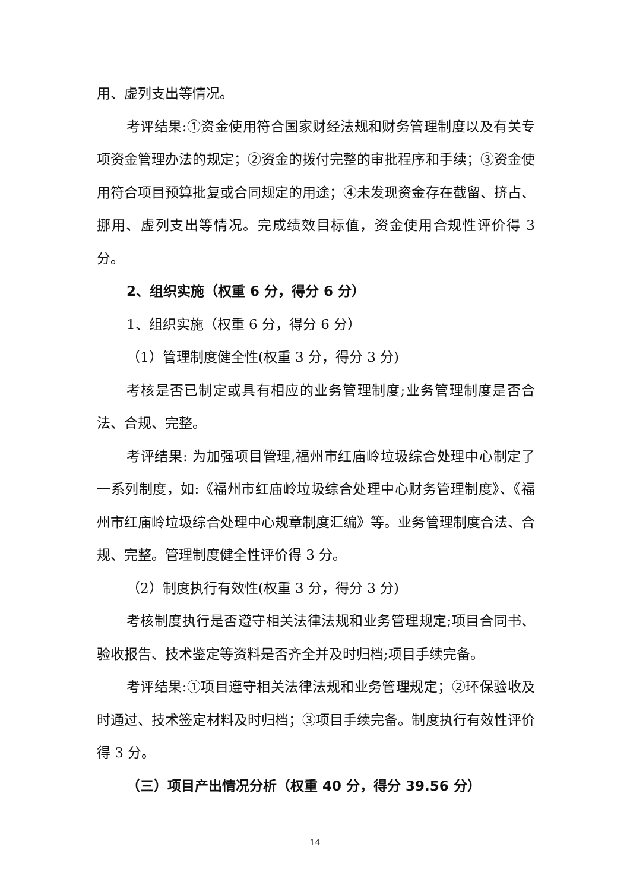用、虚列支出等情况。
考评结果:①资金使用符合国家财经法规和财务管理制度以及有关专项资金管理办法的规定；②资金的拨付完整的审批程序和手续；③资金使用符合项目预算批复或合同规定的用途；④未发现资金存在截留、挤占、挪用、虚列支出等情况。完成绩效目标值，资金使用合规性评价得 3 分。
2、组织实施（权重 6 分，得分 6 分）
1、组织实施（权重 6 分，得分 6 分）
（1）管理制度健全性(权重 3 分，得分 3 分)
考核是否已制定或具有相应的业务管理制度;业务管理制度是否合法、合规、完整。
考评结果: 为加强项目管理,福州市红庙岭垃圾综合处理中心制定了一系列制度，如:《福州市红庙岭垃圾综合处理中心财务管理制度》、《福州市红庙岭垃圾综合处理中心规章制度汇编》等。业务管理制度合法、合规、完整。管理制度健全性评价得 3 分。
（2）制度执行有效性(权重 3 分，得分 3 分)
考核制度执行是否遵守相关法律法规和业务管理规定;项目合同书、验收报告、技术鉴定等资料是否齐全并及时归档;项目手续完备。
考评结果:①项目遵守相关法律法规和业务管理规定；②环保验收及时通过、技术签定材料及时归档；③项目手续完备。制度执行有效性评价得 3 分。
（三）项目产出情况分析（权重 40 分，得分 39.56 分）
14